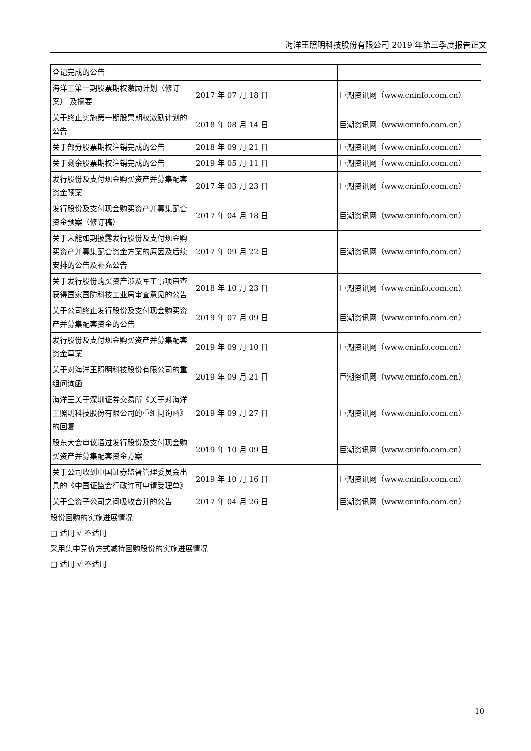海洋王照明科技股份有限公司 2019 年第三季度报告正文
| 登记完成的公告 | | |
| 海洋王第一期股票期权激励计划（修订案） 及摘要 | 2017 年 07 月 18 日 | 巨潮资讯网（www.cninfo.com.cn） |
| 关于终止实施第一期股票期权激励计划的公告 | 2018 年 08 月 14 日 | 巨潮资讯网（www.cninfo.com.cn） |
| 关于部分股票期权注销完成的公告 | 2018 年 09 月 21 日 | 巨潮资讯网（www.cninfo.com.cn） |
| 关于剩余股票期权注销完成的公告 | 2019 年 05 月 11 日 | 巨潮资讯网（www.cninfo.com.cn） |
| 发行股份及支付现金购买资产并募集配套资金预案 | 2017 年 03 月 23 日 | 巨潮资讯网（www.cninfo.com.cn） |
| 发行股份及支付现金购买资产并募集配套资金预案（修订稿） | 2017 年 04 月 18 日 | 巨潮资讯网（www.cninfo.com.cn） |
| 关于未能如期披露发行股份及支付现金购买资产并募集配套资金方案的原因及后续安排的公告及补充公告 | 2017 年 09 月 22 日 | 巨潮资讯网（www.cninfo.com.cn） |
| 关于发行股份购买资产涉及军工事项审查获得国家国防科技工业局审查意见的公告 | 2018 年 10 月 23 日 | 巨潮资讯网（www.cninfo.com.cn） |
| 关于公司终止发行股份及支付现金购买资产并募集配套资金的公告 | 2019 年 07 月 09 日 | 巨潮资讯网（www.cninfo.com.cn） |
| 发行股份及支付现金购买资产并募集配套资金草案 | 2019 年 09 月 10 日 | 巨潮资讯网（www.cninfo.com.cn） |
| 关于对海洋王照明科技股份有限公司的重组问询函 | 2019 年 09 月 21 日 | 巨潮资讯网（www.cninfo.com.cn） |
| 海洋王关于深圳证券交易所《关于对海洋王照明科技股份有限公司的重组问询函》的回复 | 2019 年 09 月 27 日 | 巨潮资讯网（www.cninfo.com.cn） |
| 股东大会审议通过发行股份及支付现金购买资产并募集配套资金方案 | 2019 年 10 月 09 日 | 巨潮资讯网（www.cninfo.com.cn） |
| 关于公司收到中国证券监督管理委员会出具的《中国证监会行政许可申请受理单》 | 2019 年 10 月 16 日 | 巨潮资讯网（www.cninfo.com.cn） |
| 关于全资子公司之间吸收合并的公告 | 2017 年 04 月 26 日 | 巨潮资讯网（www.cninfo.com.cn） |
股份回购的实施进展情况
□ 适用 √ 不适用
采用集中竞价方式减持回购股份的实施进展情况
□ 适用 √ 不适用
10